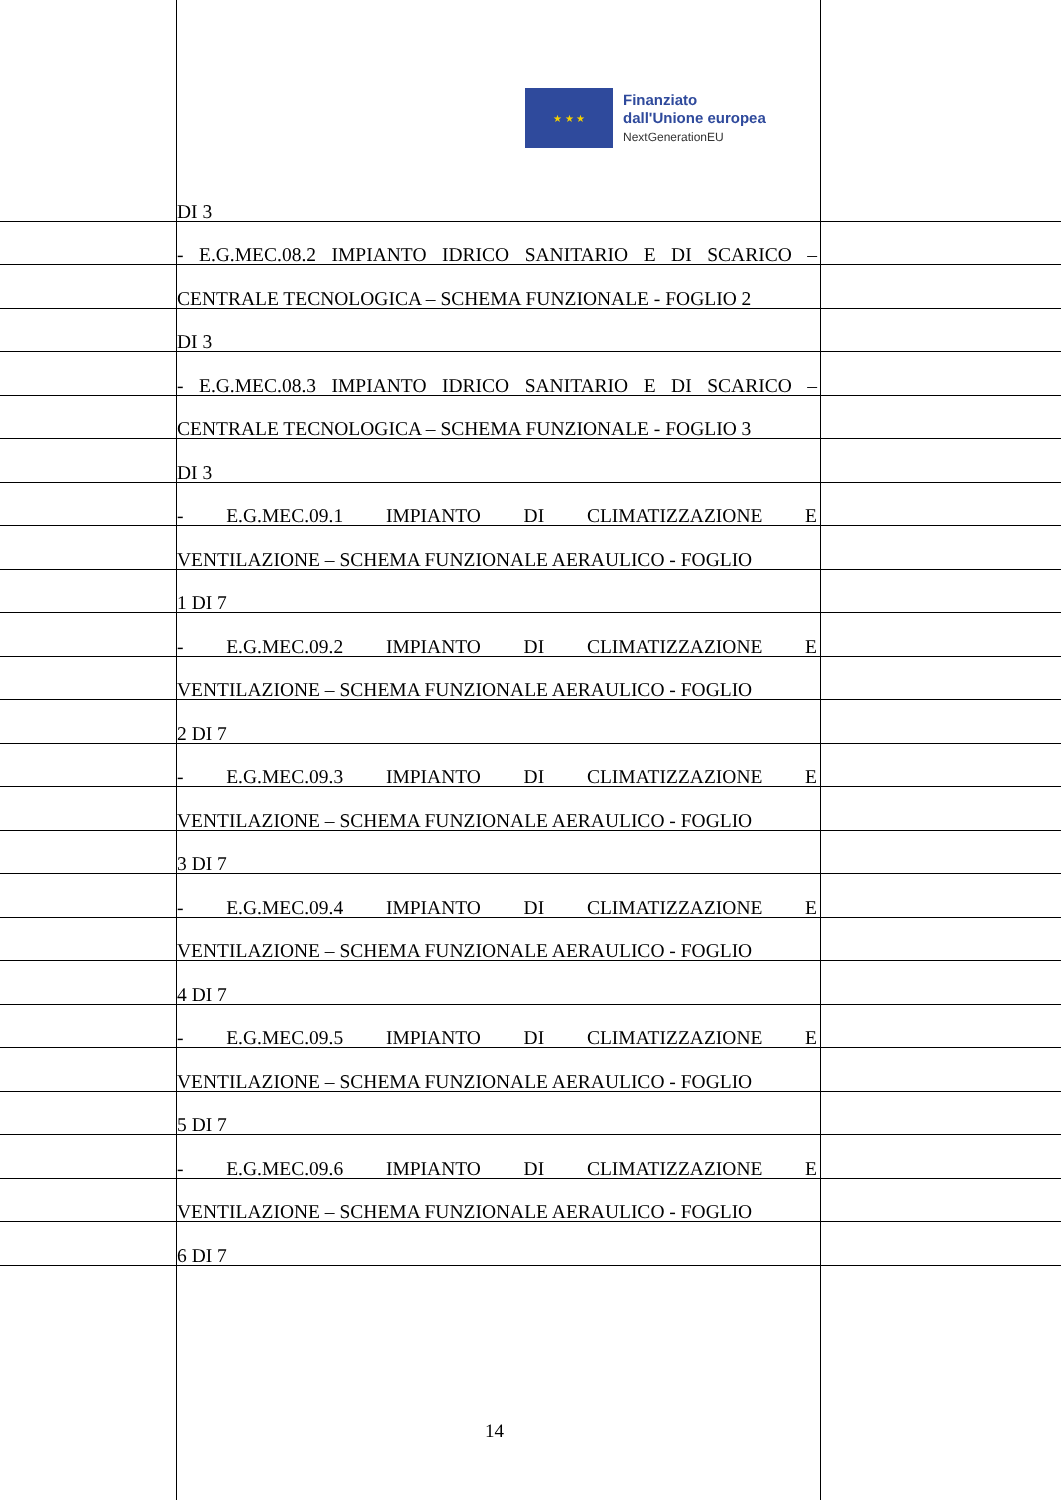★ ★ ★
Finanziato
dall'Unione europea
NextGenerationEU
DI 3
- E.G.MEC.08.2 IMPIANTO IDRICO SANITARIO E DI SCARICO –
CENTRALE TECNOLOGICA – SCHEMA FUNZIONALE - FOGLIO 2
DI 3
- E.G.MEC.08.3 IMPIANTO IDRICO SANITARIO E DI SCARICO –
CENTRALE TECNOLOGICA – SCHEMA FUNZIONALE - FOGLIO 3
DI 3
- E.G.MEC.09.1 IMPIANTO DI CLIMATIZZAZIONE E
VENTILAZIONE – SCHEMA FUNZIONALE AERAULICO - FOGLIO
1 DI 7
- E.G.MEC.09.2 IMPIANTO DI CLIMATIZZAZIONE E
VENTILAZIONE – SCHEMA FUNZIONALE AERAULICO - FOGLIO
2 DI 7
- E.G.MEC.09.3 IMPIANTO DI CLIMATIZZAZIONE E
VENTILAZIONE – SCHEMA FUNZIONALE AERAULICO - FOGLIO
3 DI 7
- E.G.MEC.09.4 IMPIANTO DI CLIMATIZZAZIONE E
VENTILAZIONE – SCHEMA FUNZIONALE AERAULICO - FOGLIO
4 DI 7
- E.G.MEC.09.5 IMPIANTO DI CLIMATIZZAZIONE E
VENTILAZIONE – SCHEMA FUNZIONALE AERAULICO - FOGLIO
5 DI 7
- E.G.MEC.09.6 IMPIANTO DI CLIMATIZZAZIONE E
VENTILAZIONE – SCHEMA FUNZIONALE AERAULICO - FOGLIO
6 DI 7
14